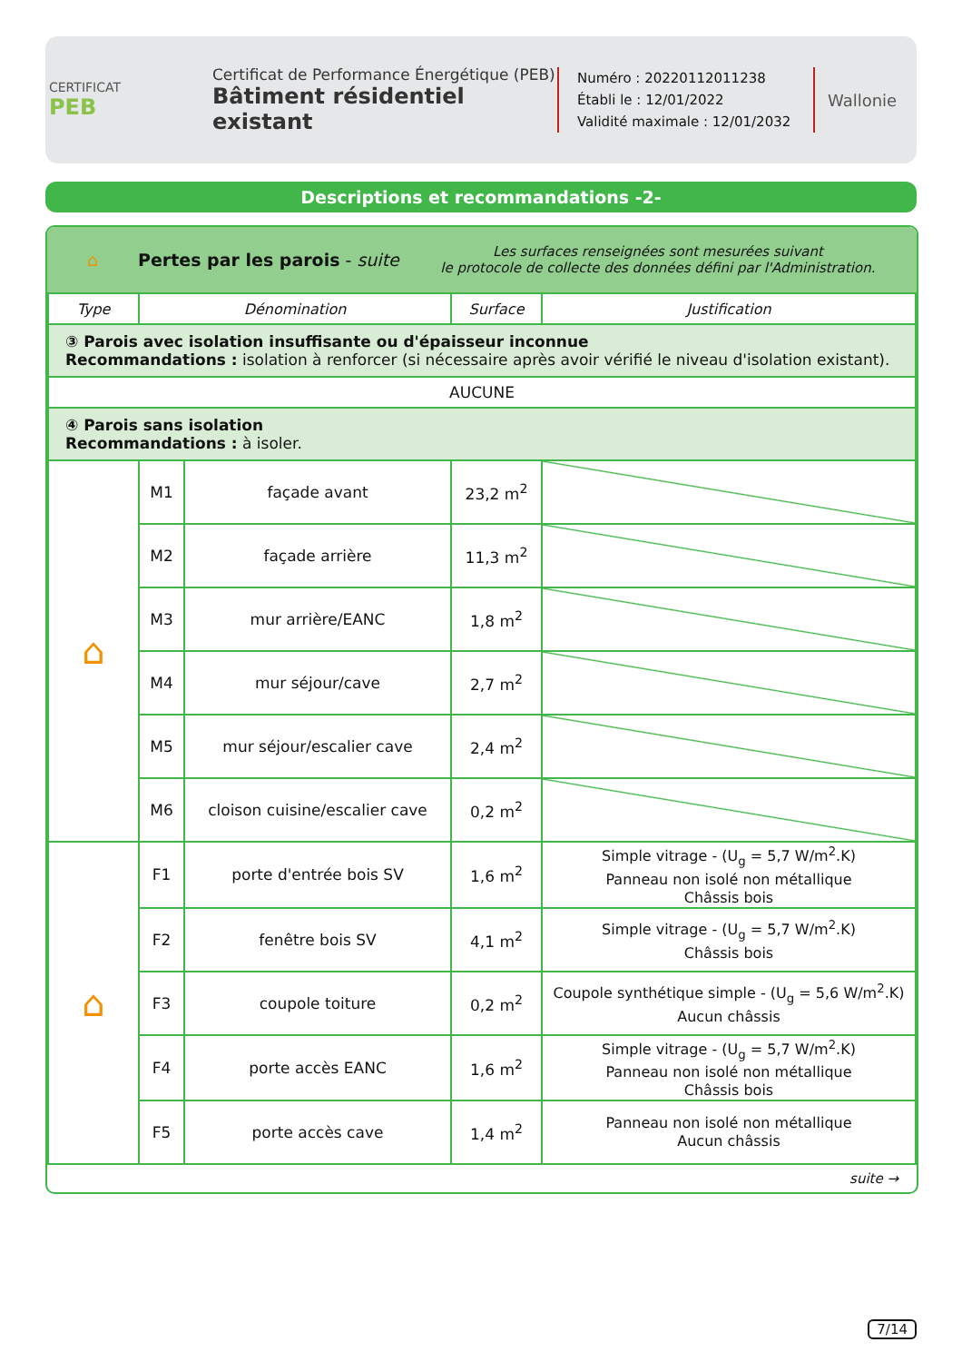CERTIFICAT
PEB
Certificat de Performance Énergétique (PEB)
Bâtiment résidentiel existant
Numéro : 20220112011238
Établi le : 12/01/2022
Validité maximale : 12/01/2032
Wallonie
Descriptions et recommandations -2-
⌂ Pertes par les parois - suite Les surfaces renseignées sont mesurées suivant
le protocole de collecte des données défini par l'Administration.
| Type | Dénomination | | Surface | Justification |
| --- | --- | --- | --- | --- |
| ③ Parois avec isolation insuffisante ou d'épaisseur inconnue Recommandations : isolation à renforcer (si nécessaire après avoir vérifié le niveau d'isolation existant). | | | | |
| AUCUNE | | | | |
| ④ Parois sans isolation Recommandations : à isoler. | | | | |
| ⌂ | M1 | façade avant | 23,2 m<sup>2</sup> | |
| | M2 | façade arrière | 11,3 m<sup>2</sup> | |
| | M3 | mur arrière/EANC | 1,8 m<sup>2</sup> | |
| | M4 | mur séjour/cave | 2,7 m<sup>2</sup> | |
| | M5 | mur séjour/escalier cave | 2,4 m<sup>2</sup> | |
| | M6 | cloison cuisine/escalier cave | 0,2 m<sup>2</sup> | |
| ⌂ | F1 | porte d'entrée bois SV | 1,6 m<sup>2</sup> | Simple vitrage - (U<sub>g</sub> = 5,7 W/m<sup>2</sup>.K) Panneau non isolé non métallique Châssis bois |
| | F2 | fenêtre bois SV | 4,1 m<sup>2</sup> | Simple vitrage - (U<sub>g</sub> = 5,7 W/m<sup>2</sup>.K) Châssis bois |
| | F3 | coupole toiture | 0,2 m<sup>2</sup> | Coupole synthétique simple - (U<sub>g</sub> = 5,6 W/m<sup>2</sup>.K) Aucun châssis |
| | F4 | porte accès EANC | 1,6 m<sup>2</sup> | Simple vitrage - (U<sub>g</sub> = 5,7 W/m<sup>2</sup>.K) Panneau non isolé non métallique Châssis bois |
| | F5 | porte accès cave | 1,4 m<sup>2</sup> | Panneau non isolé non métallique Aucun châssis |
suite →
7/14